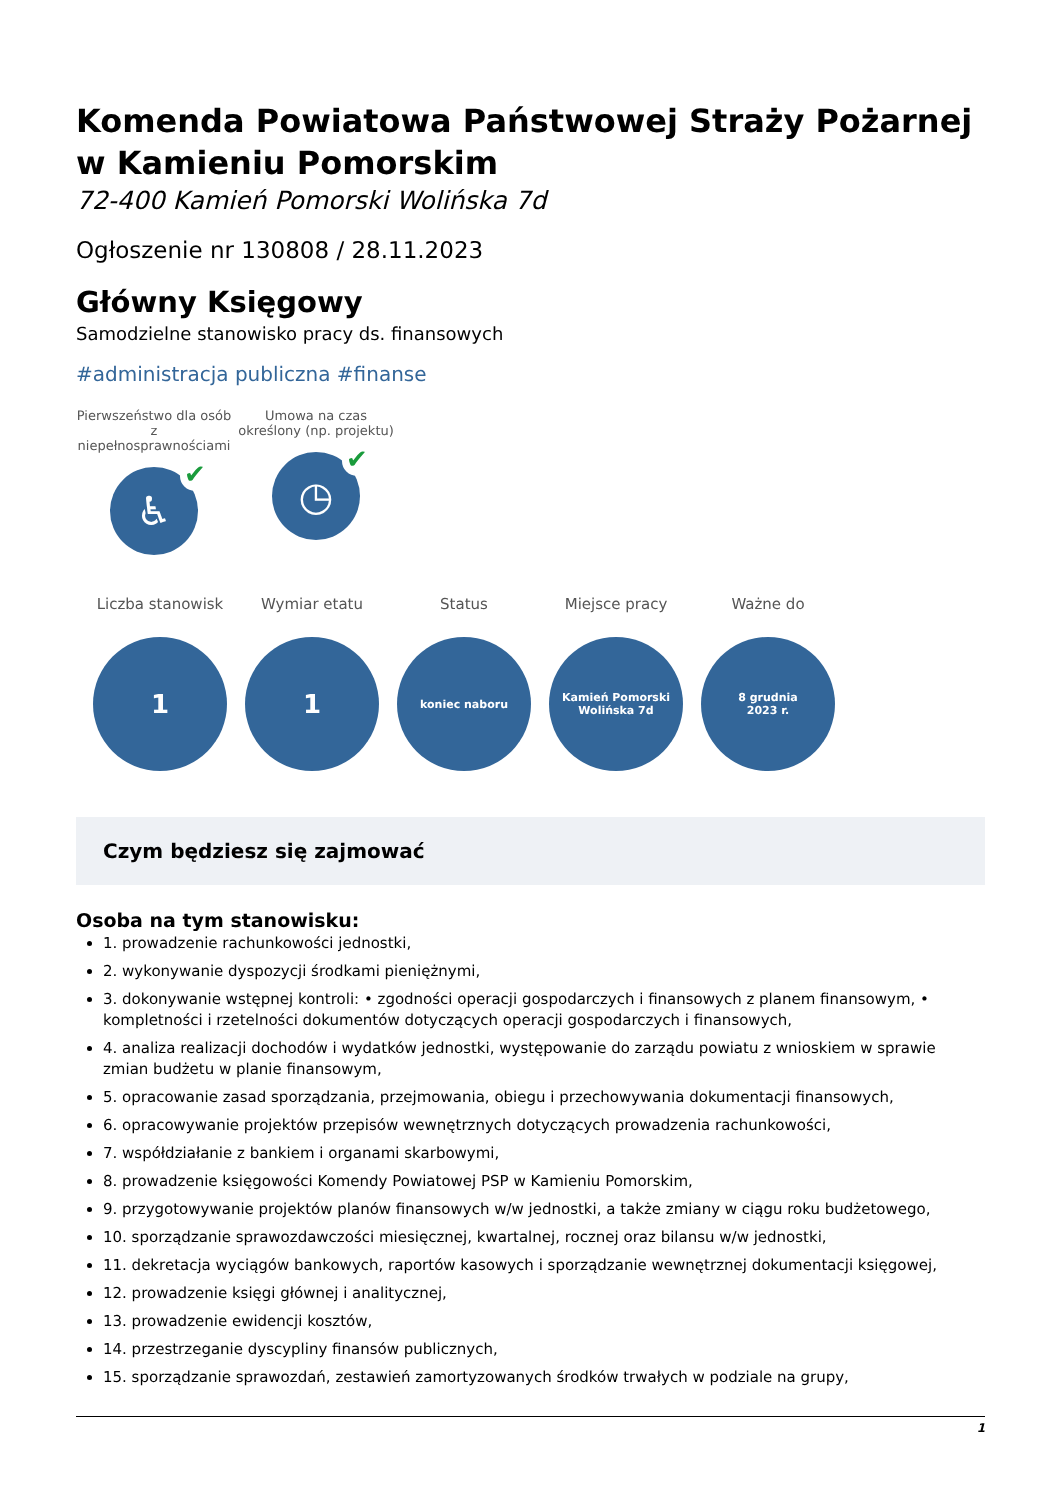Komenda Powiatowa Państwowej Straży Pożarnej w Kamieniu Pomorskim
72-400 Kamień Pomorski Wolińska 7d
Ogłoszenie nr 130808 / 28.11.2023
Główny Księgowy
Samodzielne stanowisko pracy ds. finansowych
#administracja publiczna #finanse
Pierwszeństwo dla osób z niepełnosprawnościami
♿ ✔
Umowa na czas określony (np. projektu)
◷ ✔
Liczba stanowisk
1
Wymiar etatu
1
Status
koniec naboru
Miejsce pracy
Kamień Pomorski
Wolińska 7d
Ważne do
8 grudnia
2023 r.
Czym będziesz się zajmować
Osoba na tym stanowisku:
1. prowadzenie rachunkowości jednostki,
2. wykonywanie dyspozycji środkami pieniężnymi,
3. dokonywanie wstępnej kontroli: • zgodności operacji gospodarczych i finansowych z planem finansowym, • kompletności i rzetelności dokumentów dotyczących operacji gospodarczych i finansowych,
4. analiza realizacji dochodów i wydatków jednostki, występowanie do zarządu powiatu z wnioskiem w sprawie zmian budżetu w planie finansowym,
5. opracowanie zasad sporządzania, przejmowania, obiegu i przechowywania dokumentacji finansowych,
6. opracowywanie projektów przepisów wewnętrznych dotyczących prowadzenia rachunkowości,
7. współdziałanie z bankiem i organami skarbowymi,
8. prowadzenie księgowości Komendy Powiatowej PSP w Kamieniu Pomorskim,
9. przygotowywanie projektów planów finansowych w/w jednostki, a także zmiany w ciągu roku budżetowego,
10. sporządzanie sprawozdawczości miesięcznej, kwartalnej, rocznej oraz bilansu w/w jednostki,
11. dekretacja wyciągów bankowych, raportów kasowych i sporządzanie wewnętrznej dokumentacji księgowej,
12. prowadzenie księgi głównej i analitycznej,
13. prowadzenie ewidencji kosztów,
14. przestrzeganie dyscypliny finansów publicznych,
15. sporządzanie sprawozdań, zestawień zamortyzowanych środków trwałych w podziale na grupy,
1